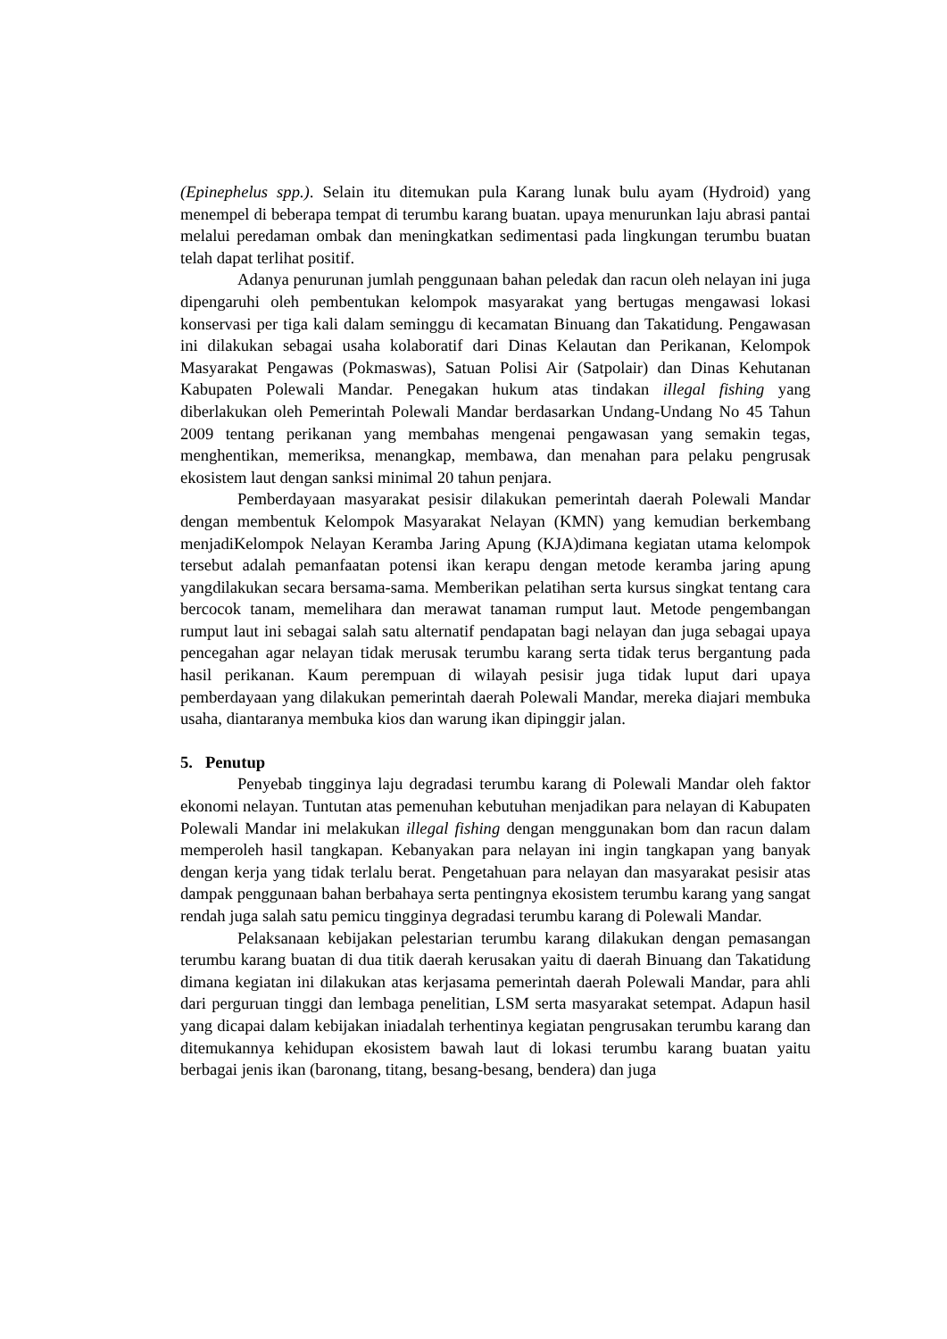(Epinephelus spp.). Selain itu ditemukan pula Karang lunak bulu ayam (Hydroid) yang menempel di beberapa tempat di terumbu karang buatan. upaya menurunkan laju abrasi pantai melalui peredaman ombak dan meningkatkan sedimentasi pada lingkungan terumbu buatan telah dapat terlihat positif.
Adanya penurunan jumlah penggunaan bahan peledak dan racun oleh nelayan ini juga dipengaruhi oleh pembentukan kelompok masyarakat yang bertugas mengawasi lokasi konservasi per tiga kali dalam seminggu di kecamatan Binuang dan Takatidung. Pengawasan ini dilakukan sebagai usaha kolaboratif dari Dinas Kelautan dan Perikanan, Kelompok Masyarakat Pengawas (Pokmaswas), Satuan Polisi Air (Satpolair) dan Dinas Kehutanan Kabupaten Polewali Mandar. Penegakan hukum atas tindakan illegal fishing yang diberlakukan oleh Pemerintah Polewali Mandar berdasarkan Undang-Undang No 45 Tahun 2009 tentang perikanan yang membahas mengenai pengawasan yang semakin tegas, menghentikan, memeriksa, menangkap, membawa, dan menahan para pelaku pengrusak ekosistem laut dengan sanksi minimal 20 tahun penjara.
Pemberdayaan masyarakat pesisir dilakukan pemerintah daerah Polewali Mandar dengan membentuk Kelompok Masyarakat Nelayan (KMN) yang kemudian berkembang menjadiKelompok Nelayan Keramba Jaring Apung (KJA)dimana kegiatan utama kelompok tersebut adalah pemanfaatan potensi ikan kerapu dengan metode keramba jaring apung yangdilakukan secara bersama-sama. Memberikan pelatihan serta kursus singkat tentang cara bercocok tanam, memelihara dan merawat tanaman rumput laut. Metode pengembangan rumput laut ini sebagai salah satu alternatif pendapatan bagi nelayan dan juga sebagai upaya pencegahan agar nelayan tidak merusak terumbu karang serta tidak terus bergantung pada hasil perikanan. Kaum perempuan di wilayah pesisir juga tidak luput dari upaya pemberdayaan yang dilakukan pemerintah daerah Polewali Mandar, mereka diajari membuka usaha, diantaranya membuka kios dan warung ikan dipinggir jalan.
5. Penutup
Penyebab tingginya laju degradasi terumbu karang di Polewali Mandar oleh faktor ekonomi nelayan. Tuntutan atas pemenuhan kebutuhan menjadikan para nelayan di Kabupaten Polewali Mandar ini melakukan illegal fishing dengan menggunakan bom dan racun dalam memperoleh hasil tangkapan. Kebanyakan para nelayan ini ingin tangkapan yang banyak dengan kerja yang tidak terlalu berat. Pengetahuan para nelayan dan masyarakat pesisir atas dampak penggunaan bahan berbahaya serta pentingnya ekosistem terumbu karang yang sangat rendah juga salah satu pemicu tingginya degradasi terumbu karang di Polewali Mandar.
Pelaksanaan kebijakan pelestarian terumbu karang dilakukan dengan pemasangan terumbu karang buatan di dua titik daerah kerusakan yaitu di daerah Binuang dan Takatidung dimana kegiatan ini dilakukan atas kerjasama pemerintah daerah Polewali Mandar, para ahli dari perguruan tinggi dan lembaga penelitian, LSM serta masyarakat setempat. Adapun hasil yang dicapai dalam kebijakan iniadalah terhentinya kegiatan pengrusakan terumbu karang dan ditemukannya kehidupan ekosistem bawah laut di lokasi terumbu karang buatan yaitu berbagai jenis ikan (baronang, titang, besang-besang, bendera) dan juga